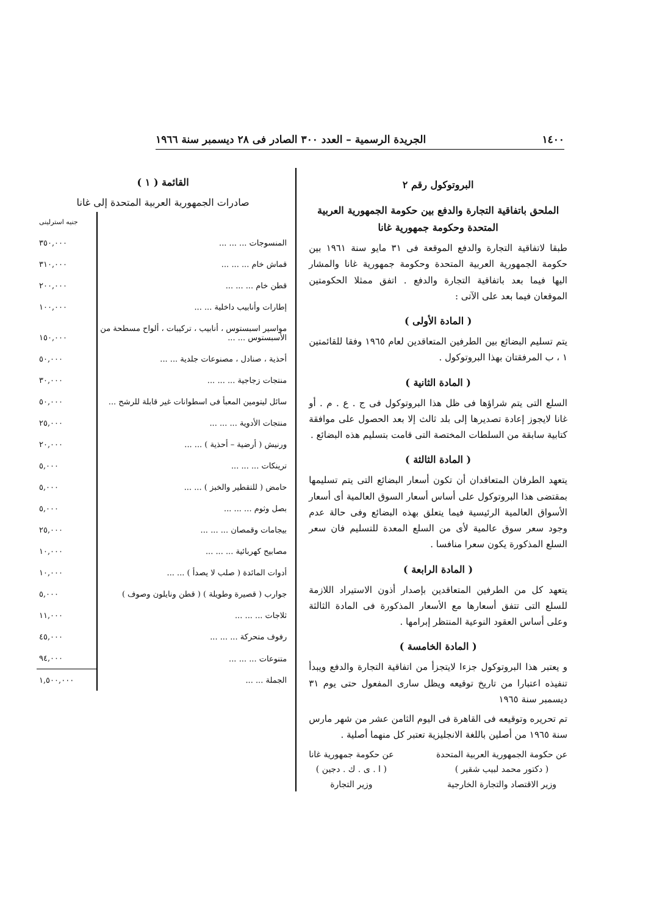١٤٠٠ الجريدة الرسمية – العدد ٣٠٠ الصادر فى ٢٨ ديسمبر سنة ١٩٦٦
البروتوكول رقم ٢
الملحق باتفاقية التجارة والدفع بين حكومة الجمهورية العربية المتحدة وحكومة جمهورية غانا
طبقا لاتفاقية التجارة والدفع الموقعة فى ٣١ مايو سنة ١٩٦١ بين حكومة الجمهورية العربية المتحدة وحكومة جمهورية غانا والمشار اليها فيما بعد باتفاقية التجارة والدفع . اتفق ممثلا الحكومتين الموقعان فيما بعد على الآتى :
( المادة الأولى )
يتم تسليم البضائع بين الطرفين المتعاقدين لعام ١٩٦٥ وفقا للقائمتين ١ ، ب المرفقتان بهذا البروتوكول .
( المادة الثانية )
السلع التى يتم شراؤها فى ظل هذا البروتوكول فى ج . ع . م . أو غانا لايجوز إعادة تصديرها إلى بلد ثالث إلا بعد الحصول على موافقة كتابية سابقة من السلطات المختصة التى قامت بتسليم هذه البضائع .
( المادة الثالثة )
يتعهد الطرفان المتعاقدان أن تكون أسعار البضائع التى يتم تسليمها بمقتضى هذا البروتوكول على أساس أسعار السوق العالمية أى أسعار الأسواق العالمية الرئيسية فيما يتعلق بهذه البضائع وفى حالة عدم وجود سعر سوق عالمية لأى من السلع المعدة للتسليم فان سعر السلع المذكورة يكون سعرا منافسا .
( المادة الرابعة )
يتعهد كل من الطرفين المتعاقدين بإصدار أذون الاستيراد اللازمة للسلع التى تتفق أسعارها مع الأسعار المذكورة فى المادة الثالثة وعلى أساس العقود النوعية المنتظر إبرامها .
( المادة الخامسة )
و يعتبر هذا البروتوكول جزءا لايتجزأ من اتفاقية التجارة والدفع ويبدأ تنفيذه اعتبارا من تاريخ توقيعه ويظل سارى المفعول حتى يوم ٣١ ديسمبر سنة ١٩٦٥
تم تحريره وتوقيعه فى القاهرة فى اليوم الثامن عشر من شهر مارس سنة ١٩٦٥ من أصلين باللغة الانجليزية تعتبر كل منهما أصلية .
عن حكومة الجمهورية العربية المتحدة
( دكتور محمد لبيب شقير )
وزير الاقتصاد والتجارة الخارجية
عن حكومة جمهورية غانا
( ا . ى . ك . دجين )
وزير التجارة
القائمة ( ١ )
صادرات الجمهورية العربية المتحدة إلى غانا
| | جنيه استرلينى |
| المنسوجات ... ... ... | ٣٥٠,٠٠٠ |
| قماش خام ... ... ... | ٣١٠,٠٠٠ |
| قطن خام ... ... ... | ٢٠٠,٠٠٠ |
| إطارات وأنابيب داخلية ... ... | ١٠٠,٠٠٠ |
| مواسير اسبستوس ، أنابيب ، تركيبات ، ألواح مسطحة من الأسبستوس ... ... | ١٥٠,٠٠٠ |
| أحذية ، صنادل ، مصنوعات جلدية ... ... | ٥٠,٠٠٠ |
| منتجات زجاجية ... ... ... | ٣٠,٠٠٠ |
| سائل ليتومين المعبأ فى اسطوانات غير قابلة للرشح ... | ٥٠,٠٠٠ |
| منتجات الأدوية ... ... ... | ٢٥,٠٠٠ |
| ورنيش ( أرضية – أحذية ) ... ... | ٢٠,٠٠٠ |
| ترينكات ... ... ... | ٥,٠٠٠ |
| حامض ( للتقطير والخبز ) ... ... | ٥,٠٠٠ |
| بصل وثوم ... ... ... | ٥,٠٠٠ |
| بيجامات وقمصان ... ... ... | ٢٥,٠٠٠ |
| مصابيح كهربائية ... ... ... | ١٠,٠٠٠ |
| أدوات المائدة ( صلب لا يصدأ ) ... ... | ١٠,٠٠٠ |
| جوارب ( قصيرة وطويلة ) ( قطن ونايلون وصوف ) | ٥,٠٠٠ |
| ثلاجات ... ... ... | ١١,٠٠٠ |
| رفوف متحركة ... ... ... | ٤٥,٠٠٠ |
| متنوعات ... ... ... | ٩٤,٠٠٠ |
| الجملة ... ... | ١,٥٠٠,٠٠٠ |